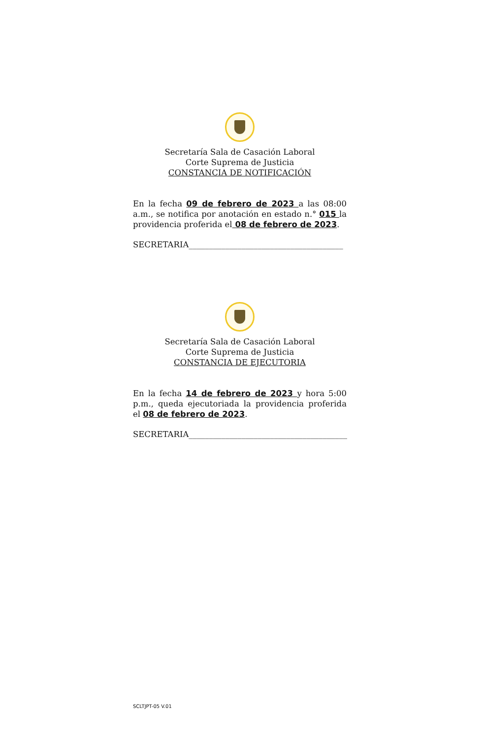Secretaría Sala de Casación Laboral
Corte Suprema de Justicia
CONSTANCIA DE NOTIFICACIÓN
En la fecha 09 de febrero de 2023 a las 08:00 a.m., se notifica por anotación en estado n.° 015 la providencia proferida el 08 de febrero de 2023.
SECRETARIA______________________________________
Secretaría Sala de Casación Laboral
Corte Suprema de Justicia
CONSTANCIA DE EJECUTORIA
En la fecha 14 de febrero de 2023 y hora 5:00 p.m., queda ejecutoriada la providencia proferida el 08 de febrero de 2023.
SECRETARIA_______________________________________
SCLTJPT-05 V.01